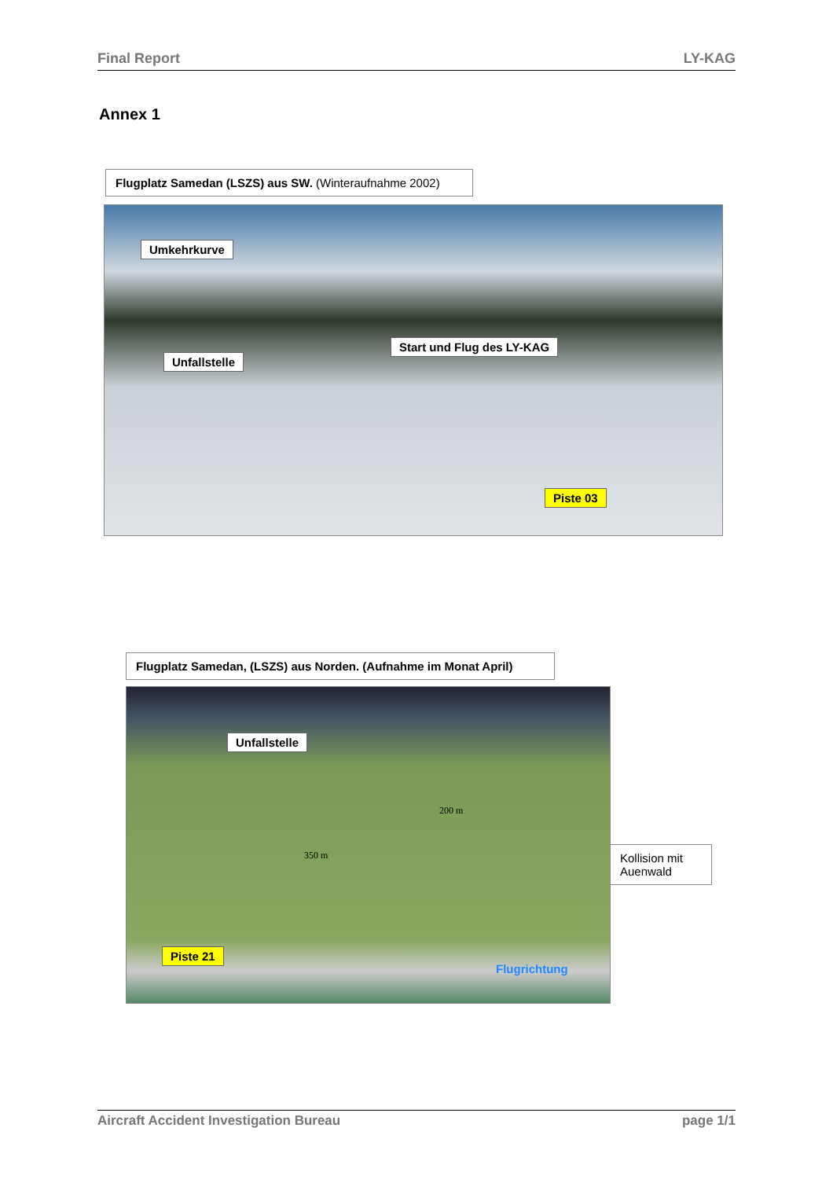Final Report LY-KAG
Annex 1
Flugplatz Samedan (LSZS) aus SW. (Winteraufnahme 2002)
Umkehrkurve
Start und Flug des LY-KAG
Unfallstelle
Piste 03
Flugplatz Samedan, (LSZS) aus Norden. (Aufnahme im Monat April)
Unfallstelle
Piste 21
200 m
350 m
Flugrichtung
Kollision mit Auenwald
Aircraft Accident Investigation Bureau page 1/1